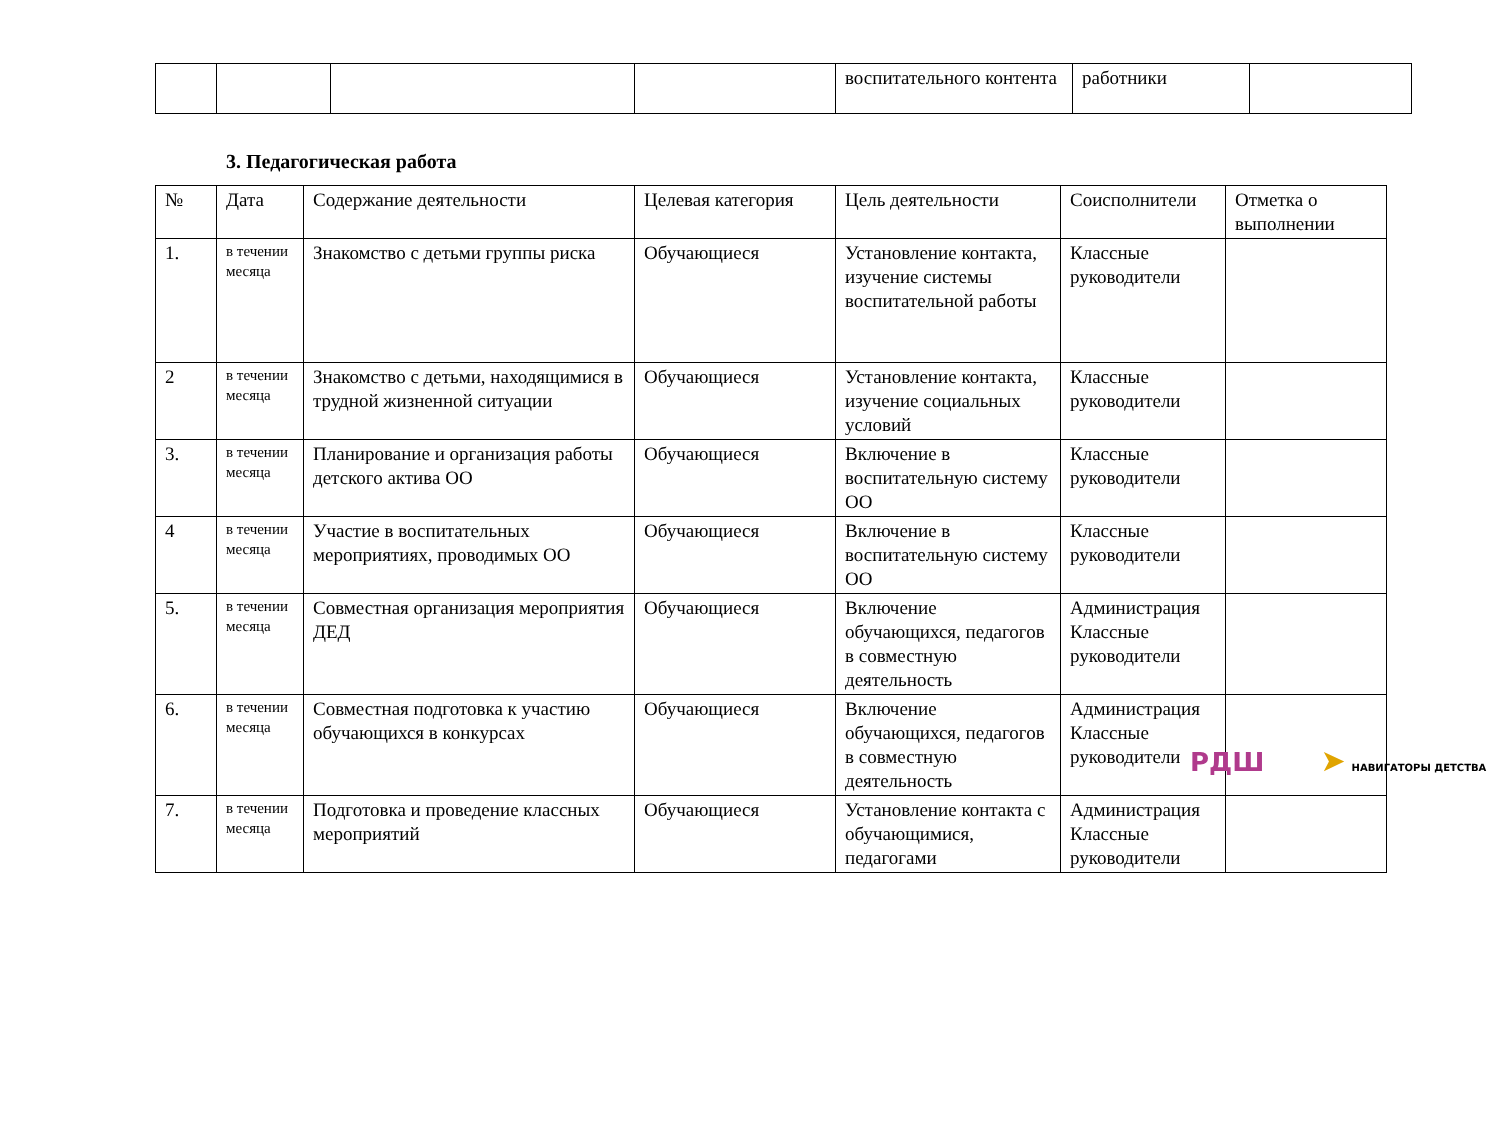| | | | | воспитательного контента | работники | |
3. Педагогическая работа
| № | Дата | Содержание деятельности | Целевая категория | Цель деятельности | Соисполнители | Отметка о выполнении |
| --- | --- | --- | --- | --- | --- | --- |
| 1. | в течении месяца | Знакомство с детьми группы риска | Обучающиеся | Установление контакта, изучение системы воспитательной работы | Классные руководители | |
| 2 | в течении месяца | Знакомство с детьми, находящимися в трудной жизненной ситуации | Обучающиеся | Установление контакта, изучение социальных условий | Классные руководители | |
| 3. | в течении месяца | Планирование и организация работы детского актива ОО | Обучающиеся | Включение в воспитательную систему ОО | Классные руководители | |
| 4 | в течении месяца | Участие в воспитательных мероприятиях, проводимых ОО | Обучающиеся | Включение в воспитательную систему ОО | Классные руководители | |
| 5. | в течении месяца | Совместная организация мероприятия ДЕД | Обучающиеся | Включение обучающихся, педагогов в совместную деятельность | Администрация Классные руководители | |
| 6. | в течении месяца | Совместная подготовка к участию обучающихся в конкурсах | Обучающиеся | Включение обучающихся, педагогов в совместную деятельность | Администрация Классные руководители | |
| 7. | в течении месяца | Подготовка и проведение классных мероприятий | Обучающиеся | Установление контакта с обучающимися, педагогами | Администрация Классные руководители | |
РДШ ➤ НАВИГАТОРЫ ДЕТСТВА